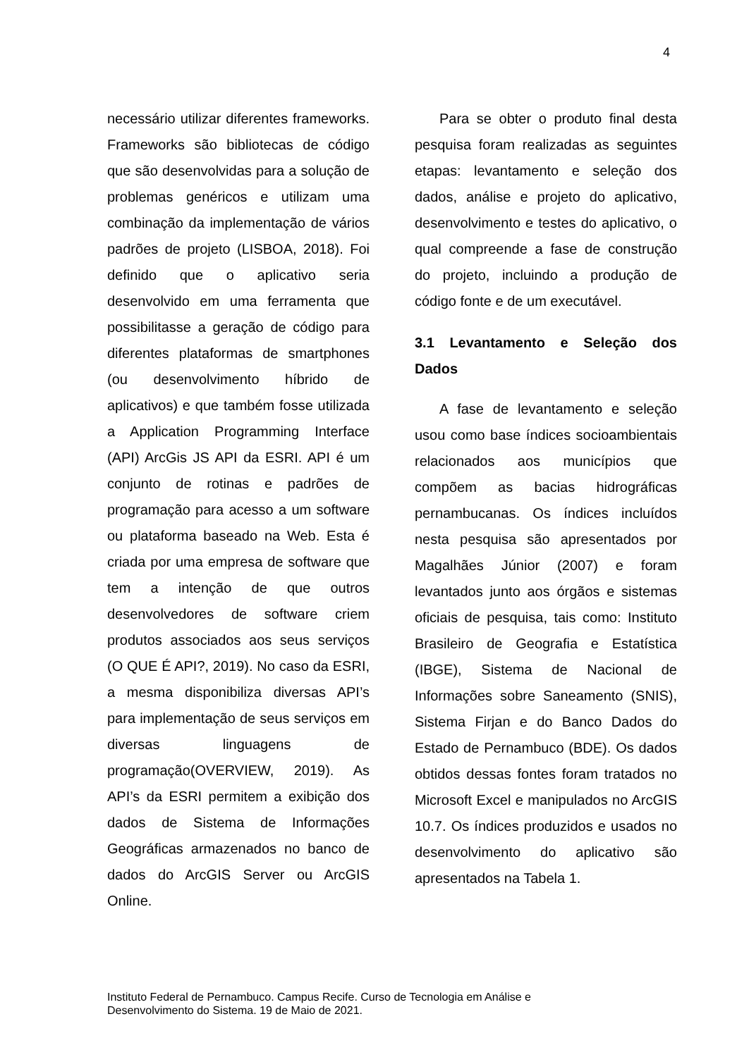4
necessário utilizar diferentes frameworks. Frameworks são bibliotecas de código que são desenvolvidas para a solução de problemas genéricos e utilizam uma combinação da implementação de vários padrões de projeto (LISBOA, 2018). Foi definido que o aplicativo seria desenvolvido em uma ferramenta que possibilitasse a geração de código para diferentes plataformas de smartphones (ou desenvolvimento híbrido de aplicativos) e que também fosse utilizada a Application Programming Interface (API) ArcGis JS API da ESRI. API é um conjunto de rotinas e padrões de programação para acesso a um software ou plataforma baseado na Web. Esta é criada por uma empresa de software que tem a intenção de que outros desenvolvedores de software criem produtos associados aos seus serviços (O QUE É API?, 2019). No caso da ESRI, a mesma disponibiliza diversas API’s para implementação de seus serviços em diversas linguagens de programação(OVERVIEW, 2019). As API’s da ESRI permitem a exibição dos dados de Sistema de Informações Geográficas armazenados no banco de dados do ArcGIS Server ou ArcGIS Online.
Para se obter o produto final desta pesquisa foram realizadas as seguintes etapas: levantamento e seleção dos dados, análise e projeto do aplicativo, desenvolvimento e testes do aplicativo, o qual compreende a fase de construção do projeto, incluindo a produção de código fonte e de um executável.
3.1 Levantamento e Seleção dos Dados
A fase de levantamento e seleção usou como base índices socioambientais relacionados aos municípios que compõem as bacias hidrográficas pernambucanas. Os índices incluídos nesta pesquisa são apresentados por Magalhães Júnior (2007) e foram levantados junto aos órgãos e sistemas oficiais de pesquisa, tais como: Instituto Brasileiro de Geografia e Estatística (IBGE), Sistema de Nacional de Informações sobre Saneamento (SNIS), Sistema Firjan e do Banco Dados do Estado de Pernambuco (BDE). Os dados obtidos dessas fontes foram tratados no Microsoft Excel e manipulados no ArcGIS 10.7. Os índices produzidos e usados no desenvolvimento do aplicativo são apresentados na Tabela 1.
Instituto Federal de Pernambuco. Campus Recife. Curso de Tecnologia em Análise e
Desenvolvimento do Sistema. 19 de Maio de 2021.